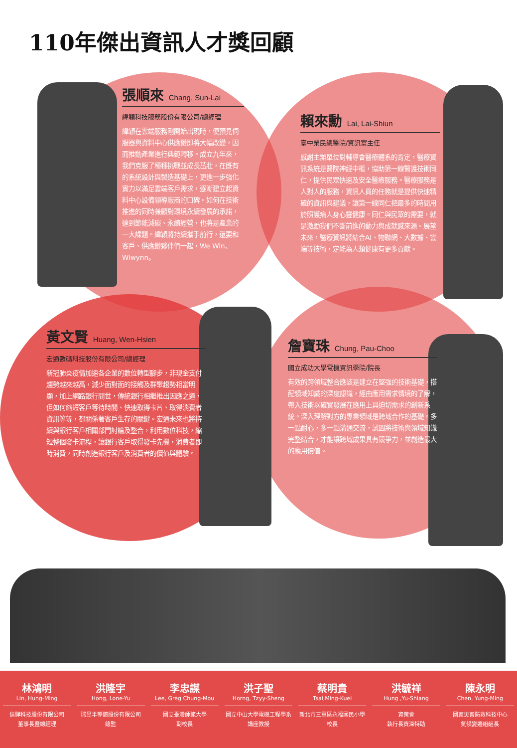110年傑出資訊人才獎回顧
張順來 Chang, Sun-Lai
緯穎科技服務股份有限公司/總經理
緯穎在雲端服務剛開始出現時，便預見伺服器與資料中心供應鏈即將大幅改變，因而推動產業進行典範轉移。成立九年來，我們克服了種種挑戰並成長茁壯，在既有的系統設計與製造基礎上，更進一步強化實力以滿足雲端客戶需求，逐漸建立起資料中心設備領導廠商的口碑。如何在技術推進的同時兼顧對環境永續發展的承諾，達到節能減碳、永續經營，也將是產業的一大課題。緯穎將持續攜手前行，還要和客戶、供應鏈夥伴們一起，We Win、Wiwynn。
賴來勳 Lai, Lai-Shiun
臺中榮民總醫院/資訊室主任
感謝主辦單位對輔導會醫療體系的肯定，醫療資訊系統是醫院神經中樞，協助第一線醫護技術同仁，提供民眾快速及安全醫療服務。醫療服務是人對人的服務，資訊人員的任務就是提供快速精確的資訊與建議，讓第一線同仁把最多的時間用於照護病人身心靈健康。同仁與民眾的需要，就是激勵我們不斷前進的動力與成就感來源。展望未來，醫療資訊將結合AI、物聯網、大數據、雲端等技術，定能為人類健康有更多貢獻。
黃文賢 Huang, Wen-Hsien
宏通數碼科技股份有限公司/總經理
新冠肺炎疫情加速各企業的數位轉型腳步，非現金支付趨勢越來越高，減少面對面的接觸及群聚趨勢相當明顯，加上網路銀行問世，傳統銀行相繼推出因應之道，但如何縮短客戶等待時間、快速取得卡片、取得消費者資訊等等，都關係著客戶生存的關鍵。宏通未來也將持續與銀行客戶相關部門討論及整合，利用數位科技，縮短整個發卡流程，讓銀行客戶取得發卡先機，消費者即時消費，同時創造銀行客戶及消費者的價值與體驗。
詹寶珠 Chung, Pau-Choo
國立成功大學電機資訊學院/院長
有效的跨領域整合應該是建立在堅強的技術基礎，搭配領域知識的深度認識，經由應用需求情境的了解，帶入技術以確實發展在應用上具迫切需求的創新系統。深入理解對方的專業領域是跨域合作的基礎。多一點耐心，多一點溝通交流，試圖將技術與領域知識完整結合，才能讓跨域成果具有競爭力，並創造最大的應用價值。
林鴻明
Lin, Hung-Ming
信驊科技股份有限公司
董事長暨總經理
洪隆宇
Hong, Lone-Yu
瑞昱半導體股份有限公司
總監
李忠謀
Lee, Greg Chung-Mou
國立臺灣師範大學
副校長
洪子聖
Horng, Tzyy-Sheng
國立中山大學電機工程學系
講座教授
蔡明貴
Tsai,Ming-Kuei
新北市三重區永福國民小學
校長
洪毓祥
Hung ,Yu-Shiang
資策會
執行長資深特助
陳永明
Chen, Yung-Ming
國家災害防救科技中心
氣候變遷組組長